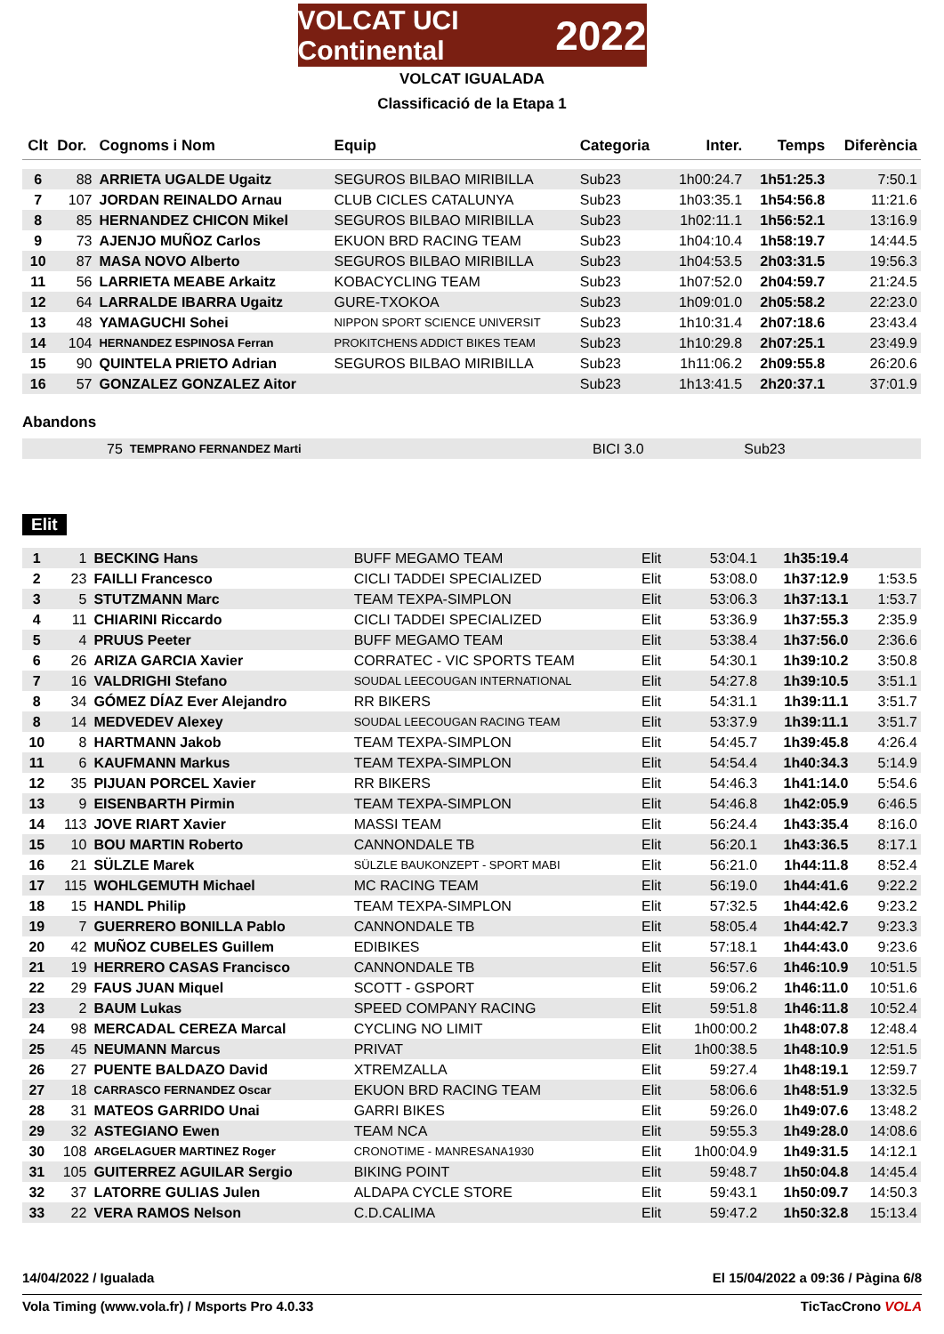VOLCAT UCI Continental 2022
VOLCAT IGUALADA
Classificació de la Etapa 1
| Clt | Dor. | Cognoms i Nom | Equip | Categoria | Inter. | Temps | Diferència |
| --- | --- | --- | --- | --- | --- | --- | --- |
| 6 | 88 | ARRIETA UGALDE Ugaitz | SEGUROS BILBAO MIRIBILLA | Sub23 | 1h00:24.7 | 1h51:25.3 | 7:50.1 |
| 7 | 107 | JORDAN REINALDO Arnau | CLUB CICLES CATALUNYA | Sub23 | 1h03:35.1 | 1h54:56.8 | 11:21.6 |
| 8 | 85 | HERNANDEZ CHICON Mikel | SEGUROS BILBAO MIRIBILLA | Sub23 | 1h02:11.1 | 1h56:52.1 | 13:16.9 |
| 9 | 73 | AJENJO MUÑOZ Carlos | EKUON BRD RACING TEAM | Sub23 | 1h04:10.4 | 1h58:19.7 | 14:44.5 |
| 10 | 87 | MASA NOVO Alberto | SEGUROS BILBAO MIRIBILLA | Sub23 | 1h04:53.5 | 2h03:31.5 | 19:56.3 |
| 11 | 56 | LARRIETA MEABE Arkaitz | KOBACYCLING TEAM | Sub23 | 1h07:52.0 | 2h04:59.7 | 21:24.5 |
| 12 | 64 | LARRALDE IBARRA Ugaitz | GURE-TXOKOA | Sub23 | 1h09:01.0 | 2h05:58.2 | 22:23.0 |
| 13 | 48 | YAMAGUCHI Sohei | NIPPON SPORT SCIENCE UNIVERSIT | Sub23 | 1h10:31.4 | 2h07:18.6 | 23:43.4 |
| 14 | 104 | HERNANDEZ ESPINOSA Ferran | PROKITCHENS ADDICT BIKES TEAM | Sub23 | 1h10:29.8 | 2h07:25.1 | 23:49.9 |
| 15 | 90 | QUINTELA PRIETO Adrian | SEGUROS BILBAO MIRIBILLA | Sub23 | 1h11:06.2 | 2h09:55.8 | 26:20.6 |
| 16 | 57 | GONZALEZ GONZALEZ Aitor | | Sub23 | 1h13:41.5 | 2h20:37.1 | 37:01.9 |
Abandons
| | 75 | TEMPRANO FERNANDEZ Marti | BICI 3.0 | Sub23 | | | |
Elit
| 1 | 1 | BECKING Hans | BUFF MEGAMO TEAM | Elit | 53:04.1 | 1h35:19.4 | |
| 2 | 23 | FAILLI Francesco | CICLI TADDEI SPECIALIZED | Elit | 53:08.0 | 1h37:12.9 | 1:53.5 |
| 3 | 5 | STUTZMANN Marc | TEAM TEXPA-SIMPLON | Elit | 53:06.3 | 1h37:13.1 | 1:53.7 |
| 4 | 11 | CHIARINI Riccardo | CICLI TADDEI SPECIALIZED | Elit | 53:36.9 | 1h37:55.3 | 2:35.9 |
| 5 | 4 | PRUUS Peeter | BUFF MEGAMO TEAM | Elit | 53:38.4 | 1h37:56.0 | 2:36.6 |
| 6 | 26 | ARIZA GARCIA Xavier | CORRATEC - VIC SPORTS TEAM | Elit | 54:30.1 | 1h39:10.2 | 3:50.8 |
| 7 | 16 | VALDRIGHI Stefano | SOUDAL LEECOUGAN INTERNATIONAL | Elit | 54:27.8 | 1h39:10.5 | 3:51.1 |
| 8 | 34 | GÓMEZ DÍAZ Ever Alejandro | RR BIKERS | Elit | 54:31.1 | 1h39:11.1 | 3:51.7 |
| 8 | 14 | MEDVEDEV Alexey | SOUDAL LEECOUGAN RACING TEAM | Elit | 53:37.9 | 1h39:11.1 | 3:51.7 |
| 10 | 8 | HARTMANN Jakob | TEAM TEXPA-SIMPLON | Elit | 54:45.7 | 1h39:45.8 | 4:26.4 |
| 11 | 6 | KAUFMANN Markus | TEAM TEXPA-SIMPLON | Elit | 54:54.4 | 1h40:34.3 | 5:14.9 |
| 12 | 35 | PIJUAN PORCEL Xavier | RR BIKERS | Elit | 54:46.3 | 1h41:14.0 | 5:54.6 |
| 13 | 9 | EISENBARTH Pirmin | TEAM TEXPA-SIMPLON | Elit | 54:46.8 | 1h42:05.9 | 6:46.5 |
| 14 | 113 | JOVE RIART Xavier | MASSI TEAM | Elit | 56:24.4 | 1h43:35.4 | 8:16.0 |
| 15 | 10 | BOU MARTIN Roberto | CANNONDALE TB | Elit | 56:20.1 | 1h43:36.5 | 8:17.1 |
| 16 | 21 | SÜLZLE Marek | SÜLZLE BAUKONZEPT - SPORT MABI | Elit | 56:21.0 | 1h44:11.8 | 8:52.4 |
| 17 | 115 | WOHLGEMUTH Michael | MC RACING TEAM | Elit | 56:19.0 | 1h44:41.6 | 9:22.2 |
| 18 | 15 | HANDL Philip | TEAM TEXPA-SIMPLON | Elit | 57:32.5 | 1h44:42.6 | 9:23.2 |
| 19 | 7 | GUERRERO BONILLA Pablo | CANNONDALE TB | Elit | 58:05.4 | 1h44:42.7 | 9:23.3 |
| 20 | 42 | MUÑOZ CUBELES Guillem | EDIBIKES | Elit | 57:18.1 | 1h44:43.0 | 9:23.6 |
| 21 | 19 | HERRERO CASAS Francisco | CANNONDALE TB | Elit | 56:57.6 | 1h46:10.9 | 10:51.5 |
| 22 | 29 | FAUS JUAN Miquel | SCOTT - GSPORT | Elit | 59:06.2 | 1h46:11.0 | 10:51.6 |
| 23 | 2 | BAUM Lukas | SPEED COMPANY RACING | Elit | 59:51.8 | 1h46:11.8 | 10:52.4 |
| 24 | 98 | MERCADAL CEREZA Marcal | CYCLING NO LIMIT | Elit | 1h00:00.2 | 1h48:07.8 | 12:48.4 |
| 25 | 45 | NEUMANN Marcus | PRIVAT | Elit | 1h00:38.5 | 1h48:10.9 | 12:51.5 |
| 26 | 27 | PUENTE BALDAZO David | XTREMZALLA | Elit | 59:27.4 | 1h48:19.1 | 12:59.7 |
| 27 | 18 | CARRASCO FERNANDEZ Oscar | EKUON BRD RACING TEAM | Elit | 58:06.6 | 1h48:51.9 | 13:32.5 |
| 28 | 31 | MATEOS GARRIDO Unai | GARRI BIKES | Elit | 59:26.0 | 1h49:07.6 | 13:48.2 |
| 29 | 32 | ASTEGIANO Ewen | TEAM NCA | Elit | 59:55.3 | 1h49:28.0 | 14:08.6 |
| 30 | 108 | ARGELAGUER MARTINEZ Roger | CRONOTIME - MANRESANA1930 | Elit | 1h00:04.9 | 1h49:31.5 | 14:12.1 |
| 31 | 105 | GUITERREZ AGUILAR Sergio | BIKING POINT | Elit | 59:48.7 | 1h50:04.8 | 14:45.4 |
| 32 | 37 | LATORRE GULIAS Julen | ALDAPA CYCLE STORE | Elit | 59:43.1 | 1h50:09.7 | 14:50.3 |
| 33 | 22 | VERA RAMOS Nelson | C.D.CALIMA | Elit | 59:47.2 | 1h50:32.8 | 15:13.4 |
14/04/2022 / Igualada El 15/04/2022 a 09:36 / Pàgina 6/8
Vola Timing (www.vola.fr) / Msports Pro 4.0.33 TicTacCrono VOLA